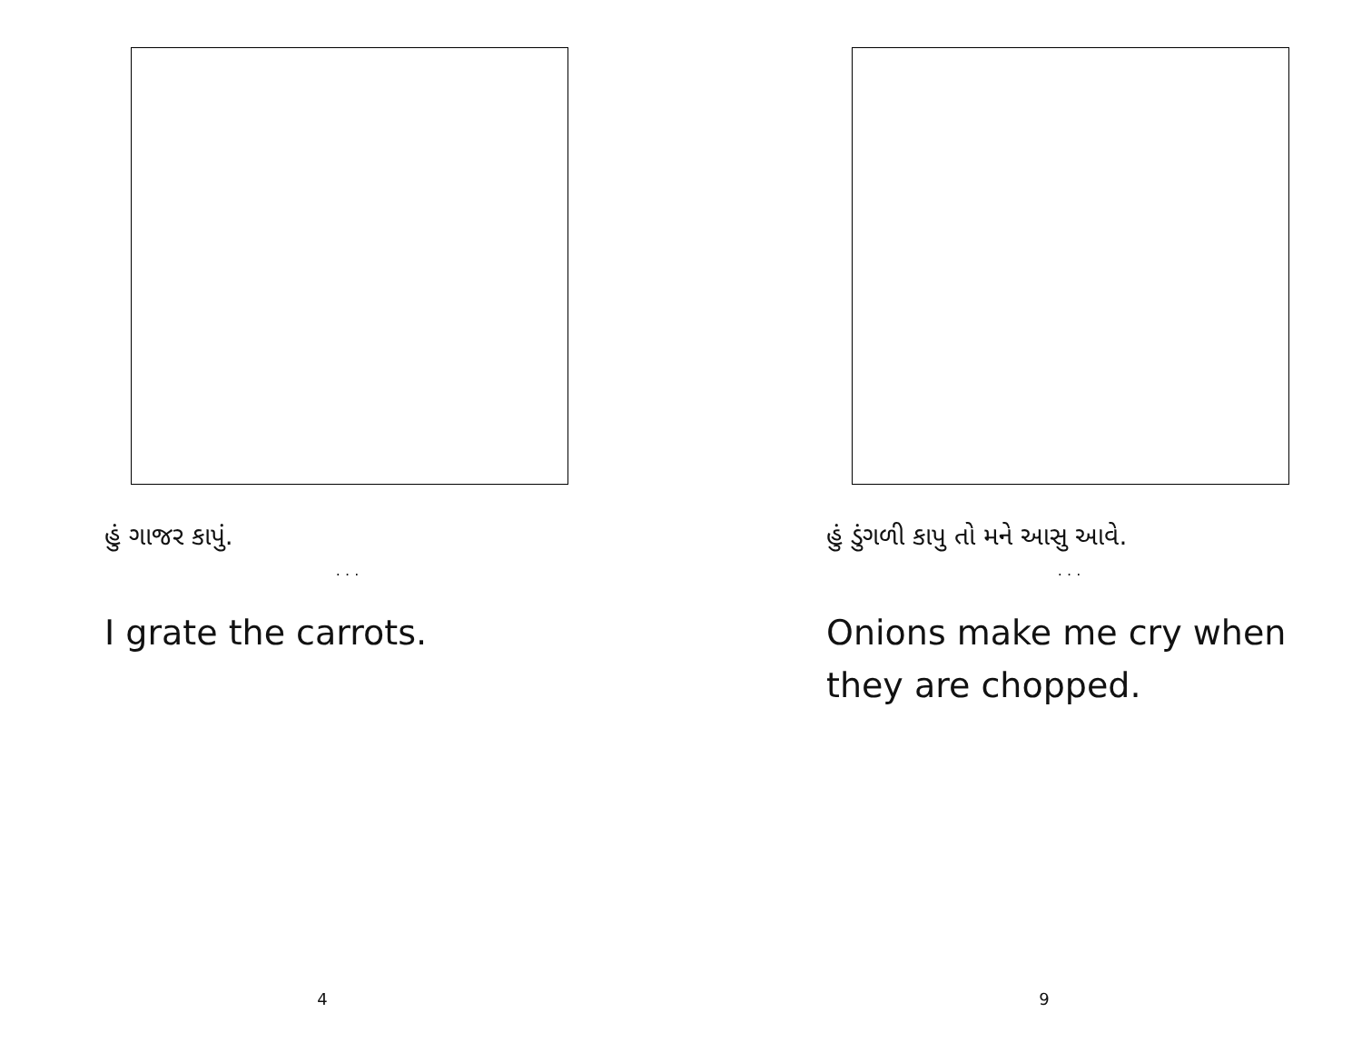હું ગાજર કાપું.
. . .
I grate the carrots.
4
હું ડુંગળી કાપુ તો મને આસુ આવે.
. . .
Onions make me cry when they are chopped.
9